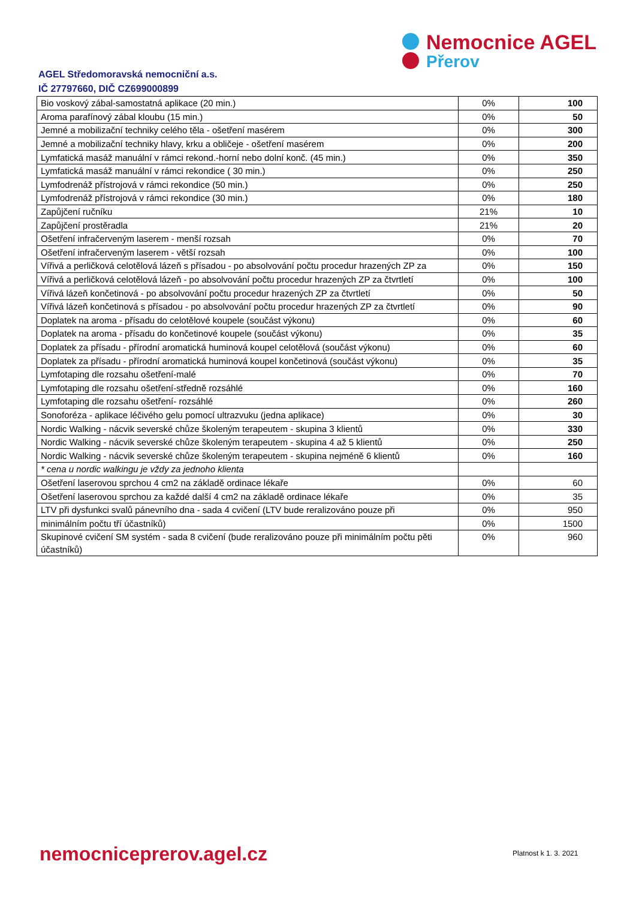Nemocnice AGEL
Přerov
AGEL Středomoravská nemocniční a.s.
IČ 27797660, DIČ CZ699000899
| Bio voskový zábal-samostatná aplikace (20 min.) | 0% | 100 |
| Aroma parafínový zábal kloubu (15 min.) | 0% | 50 |
| Jemné a mobilizační techniky celého těla - ošetření masérem | 0% | 300 |
| Jemné a mobilizační techniky hlavy, krku a obličeje - ošetření masérem | 0% | 200 |
| Lymfatická masáž manuální v rámci rekond.-horní nebo dolní konč. (45 min.) | 0% | 350 |
| Lymfatická masáž manuální v rámci rekondice ( 30 min.) | 0% | 250 |
| Lymfodrenáž přístrojová v rámci rekondice (50 min.) | 0% | 250 |
| Lymfodrenáž přístrojová v rámci rekondice (30 min.) | 0% | 180 |
| Zapůjčení ručníku | 21% | 10 |
| Zapůjčení prostěradla | 21% | 20 |
| Ošetření infračerveným laserem - menší rozsah | 0% | 70 |
| Ošetření infračerveným laserem - větší rozsah | 0% | 100 |
| Vířivá a perličková celotělová lázeň s přísadou - po absolvování počtu procedur hrazených ZP za | 0% | 150 |
| Vířivá a perličková celotělová lázeň - po absolvování počtu procedur hrazených ZP za čtvrtletí | 0% | 100 |
| Vířivá lázeň končetinová - po absolvování počtu procedur hrazených ZP za čtvrtletí | 0% | 50 |
| Vířivá lázeň končetinová s přísadou - po absolvování počtu procedur hrazených ZP za čtvrtletí | 0% | 90 |
| Doplatek na aroma - přísadu do celotělové koupele (součást výkonu) | 0% | 60 |
| Doplatek na aroma - přísadu do končetinové koupele (součást výkonu) | 0% | 35 |
| Doplatek za přísadu - přírodní aromatická huminová koupel celotělová (součást výkonu) | 0% | 60 |
| Doplatek za přísadu - přírodní aromatická huminová koupel končetinová (součást výkonu) | 0% | 35 |
| Lymfotaping dle rozsahu ošetření-malé | 0% | 70 |
| Lymfotaping dle rozsahu ošetření-středně rozsáhlé | 0% | 160 |
| Lymfotaping dle rozsahu ošetření- rozsáhlé | 0% | 260 |
| Sonoforéza - aplikace léčivého gelu pomocí ultrazvuku (jedna aplikace) | 0% | 30 |
| Nordic Walking - nácvik severské chůze školeným terapeutem - skupina 3 klientů | 0% | 330 |
| Nordic Walking - nácvik severské chůze školeným terapeutem - skupina 4 až 5 klientů | 0% | 250 |
| Nordic Walking - nácvik severské chůze školeným terapeutem - skupina nejméně 6 klientů | 0% | 160 |
| * cena u nordic walkingu je vždy za jednoho klienta | | |
| Ošetření laserovou sprchou 4 cm2 na základě ordinace lékaře | 0% | 60 |
| Ošetření laserovou sprchou za každé další 4 cm2 na základě ordinace lékaře | 0% | 35 |
| LTV při dysfunkci svalů pánevního dna - sada 4 cvičení (LTV bude reralizováno pouze při | 0% | 950 |
| minimálním počtu tří účastníků) | 0% | 1500 |
| Skupinové cvičení SM systém - sada 8 cvičení (bude reralizováno pouze při minimálním počtu pěti účastníků) | 0% | 960 |
nemocniceprerov.agel.cz Platnost k 1. 3. 2021